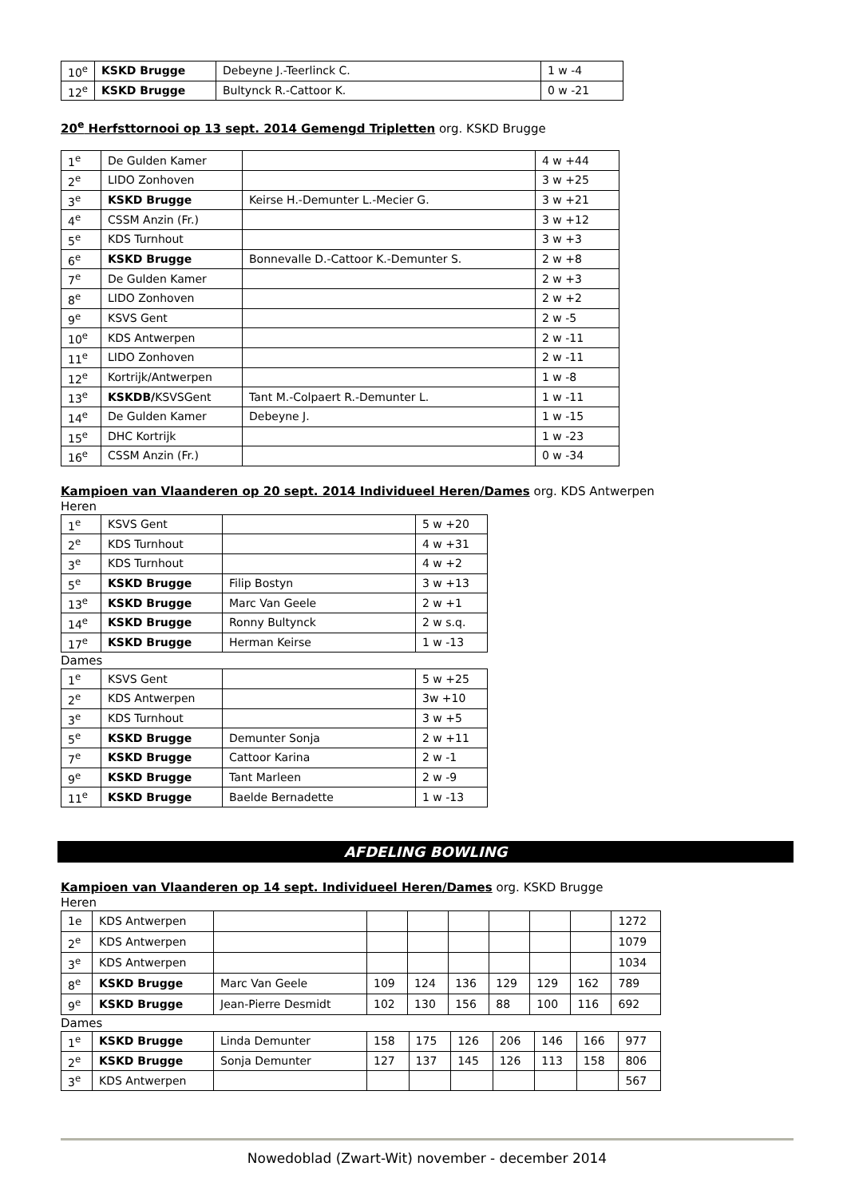| 10<sup>e</sup> | KSKD Brugge | Debeyne J.-Teerlinck C. | 1 w -4 |
| 12<sup>e</sup> | KSKD Brugge | Bultynck R.-Cattoor K. | 0 w -21 |
20<sup>e</sup> Herfsttornooi op 13 sept. 2014 Gemengd Tripletten org. KSKD Brugge
| 1<sup>e</sup> | De Gulden Kamer | | 4 w +44 |
| 2<sup>e</sup> | LIDO Zonhoven | | 3 w +25 |
| 3<sup>e</sup> | KSKD Brugge | Keirse H.-Demunter L.-Mecier G. | 3 w +21 |
| 4<sup>e</sup> | CSSM Anzin (Fr.) | | 3 w +12 |
| 5<sup>e</sup> | KDS Turnhout | | 3 w +3 |
| 6<sup>e</sup> | KSKD Brugge | Bonnevalle D.-Cattoor K.-Demunter S. | 2 w +8 |
| 7<sup>e</sup> | De Gulden Kamer | | 2 w +3 |
| 8<sup>e</sup> | LIDO Zonhoven | | 2 w +2 |
| 9<sup>e</sup> | KSVS Gent | | 2 w -5 |
| 10<sup>e</sup> | KDS Antwerpen | | 2 w -11 |
| 11<sup>e</sup> | LIDO Zonhoven | | 2 w -11 |
| 12<sup>e</sup> | Kortrijk/Antwerpen | | 1 w -8 |
| 13<sup>e</sup> | KSKDB/ KSVSGent | Tant M.-Colpaert R.-Demunter L. | 1 w -11 |
| 14<sup>e</sup> | De Gulden Kamer | Debeyne J. | 1 w -15 |
| 15<sup>e</sup> | DHC Kortrijk | | 1 w -23 |
| 16<sup>e</sup> | CSSM Anzin (Fr.) | | 0 w -34 |
Kampioen van Vlaanderen op 20 sept. 2014 Individueel Heren/Dames org. KDS Antwerpen
Heren
| 1<sup>e</sup> | KSVS Gent | | 5 w +20 |
| 2<sup>e</sup> | KDS Turnhout | | 4 w +31 |
| 3<sup>e</sup> | KDS Turnhout | | 4 w +2 |
| 5<sup>e</sup> | KSKD Brugge | Filip Bostyn | 3 w +13 |
| 13<sup>e</sup> | KSKD Brugge | Marc Van Geele | 2 w +1 |
| 14<sup>e</sup> | KSKD Brugge | Ronny Bultynck | 2 w s.q. |
| 17<sup>e</sup> | KSKD Brugge | Herman Keirse | 1 w -13 |
Dames
| 1<sup>e</sup> | KSVS Gent | | 5 w +25 |
| 2<sup>e</sup> | KDS Antwerpen | | 3w +10 |
| 3<sup>e</sup> | KDS Turnhout | | 3 w +5 |
| 5<sup>e</sup> | KSKD Brugge | Demunter Sonja | 2 w +11 |
| 7<sup>e</sup> | KSKD Brugge | Cattoor Karina | 2 w -1 |
| 9<sup>e</sup> | KSKD Brugge | Tant Marleen | 2 w -9 |
| 11<sup>e</sup> | KSKD Brugge | Baelde Bernadette | 1 w -13 |
AFDELING BOWLING
Kampioen van Vlaanderen op 14 sept. Individueel Heren/Dames org. KSKD Brugge
Heren
| 1e | KDS Antwerpen | | | | | | | | 1272 |
| 2<sup>e</sup> | KDS Antwerpen | | | | | | | | 1079 |
| 3<sup>e</sup> | KDS Antwerpen | | | | | | | | 1034 |
| 8<sup>e</sup> | KSKD Brugge | Marc Van Geele | 109 | 124 | 136 | 129 | 129 | 162 | 789 |
| 9<sup>e</sup> | KSKD Brugge | Jean-Pierre Desmidt | 102 | 130 | 156 | 88 | 100 | 116 | 692 |
Dames
| 1<sup>e</sup> | KSKD Brugge | Linda Demunter | 158 | 175 | 126 | 206 | 146 | 166 | 977 |
| 2<sup>e</sup> | KSKD Brugge | Sonja Demunter | 127 | 137 | 145 | 126 | 113 | 158 | 806 |
| 3<sup>e</sup> | KDS Antwerpen | | | | | | | | 567 |
Nowedoblad (Zwart-Wit) november - december 2014